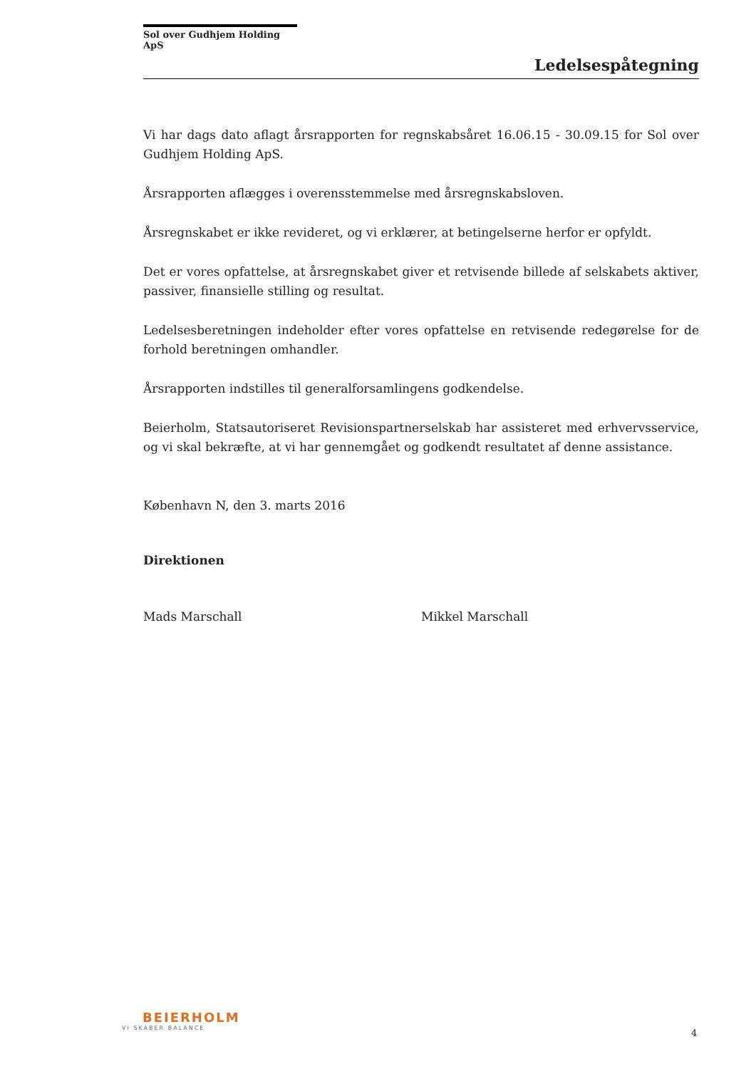Sol over Gudhjem Holding ApS
Ledelsespåtegning
Vi har dags dato aflagt årsrapporten for regnskabsåret 16.06.15 - 30.09.15 for Sol over Gudhjem Holding ApS.
Årsrapporten aflægges i overensstemmelse med årsregnskabsloven.
Årsregnskabet er ikke revideret, og vi erklærer, at betingelserne herfor er opfyldt.
Det er vores opfattelse, at årsregnskabet giver et retvisende billede af selskabets aktiver, passiver, finansielle stilling og resultat.
Ledelsesberetningen indeholder efter vores opfattelse en retvisende redegørelse for de forhold beretningen omhandler.
Årsrapporten indstilles til generalforsamlingens godkendelse.
Beierholm, Statsautoriseret Revisionspartnerselskab har assisteret med erhvervsservice, og vi skal bekræfte, at vi har gennemgået og godkendt resultatet af denne assistance.
København N, den 3. marts 2016
Direktionen
Mads Marschall Mikkel Marschall
BEIERHOLM
VI SKABER BALANCE
4